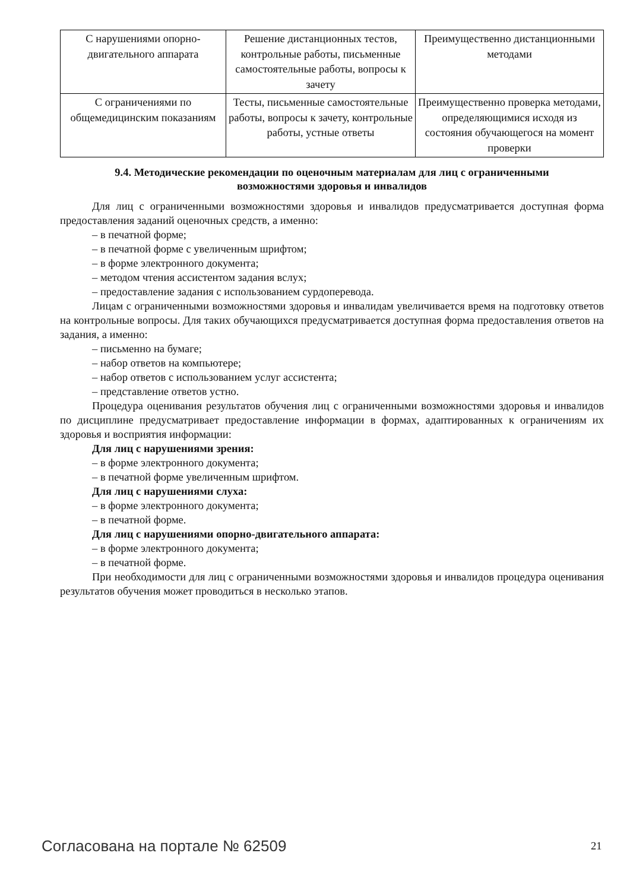| С нарушениями опорно-двигательного аппарата | Решение дистанционных тестов, контрольные работы, письменные самостоятельные работы, вопросы к зачету | Преимущественно дистанционными методами |
| С ограничениями по общемедицинским показаниям | Тесты, письменные самостоятельные работы, вопросы к зачету, контрольные работы, устные ответы | Преимущественно проверка методами, определяющимися исходя из состояния обучающегося на момент проверки |
9.4. Методические рекомендации по оценочным материалам для лиц с ограниченными возможностями здоровья и инвалидов
Для лиц с ограниченными возможностями здоровья и инвалидов предусматривается доступная форма предоставления заданий оценочных средств, а именно:
– в печатной форме;
– в печатной форме с увеличенным шрифтом;
– в форме электронного документа;
– методом чтения ассистентом задания вслух;
– предоставление задания с использованием сурдоперевода.
Лицам с ограниченными возможностями здоровья и инвалидам увеличивается время на подготовку ответов на контрольные вопросы. Для таких обучающихся предусматривается доступная форма предоставления ответов на задания, а именно:
– письменно на бумаге;
– набор ответов на компьютере;
– набор ответов с использованием услуг ассистента;
– представление ответов устно.
Процедура оценивания результатов обучения лиц с ограниченными возможностями здоровья и инвалидов по дисциплине предусматривает предоставление информации в формах, адаптированных к ограничениям их здоровья и восприятия информации:
Для лиц с нарушениями зрения:
– в форме электронного документа;
– в печатной форме увеличенным шрифтом.
Для лиц с нарушениями слуха:
– в форме электронного документа;
– в печатной форме.
Для лиц с нарушениями опорно-двигательного аппарата:
– в форме электронного документа;
– в печатной форме.
При необходимости для лиц с ограниченными возможностями здоровья и инвалидов процедура оценивания результатов обучения может проводиться в несколько этапов.
Согласована на портале № 62509 21